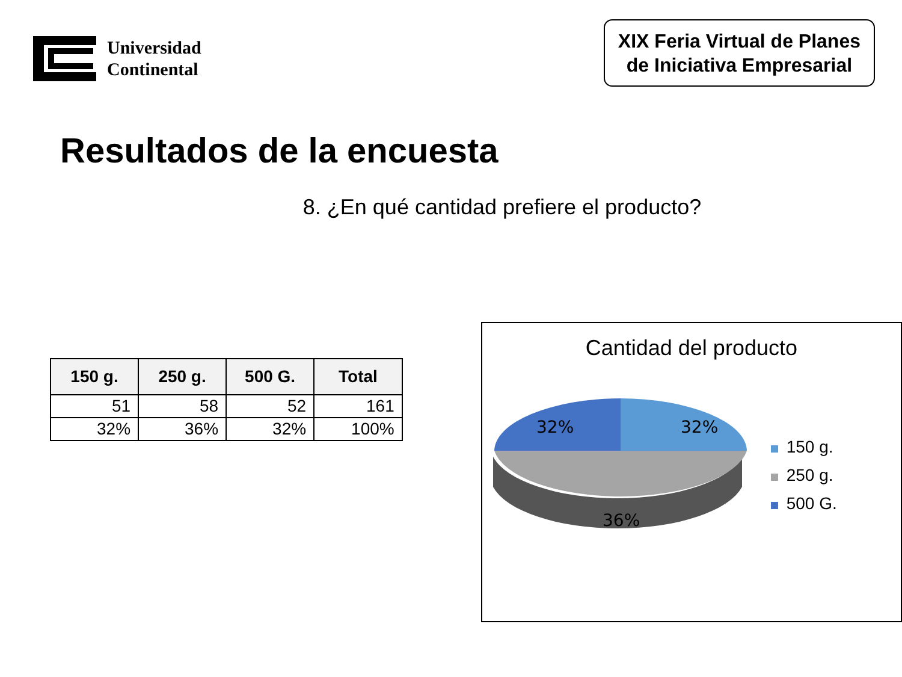Universidad
Continental
XIX Feria Virtual de Planes
de Iniciativa Empresarial
Resultados de la encuesta
8. ¿En qué cantidad prefiere el producto?
| 150 g. | 250 g. | 500 G. | Total |
| --- | --- | --- | --- |
| 51 | 58 | 52 | 161 |
| 32% | 36% | 32% | 100% |
Cantidad del producto
32%
32%
36%
150 g.
250 g.
500 G.